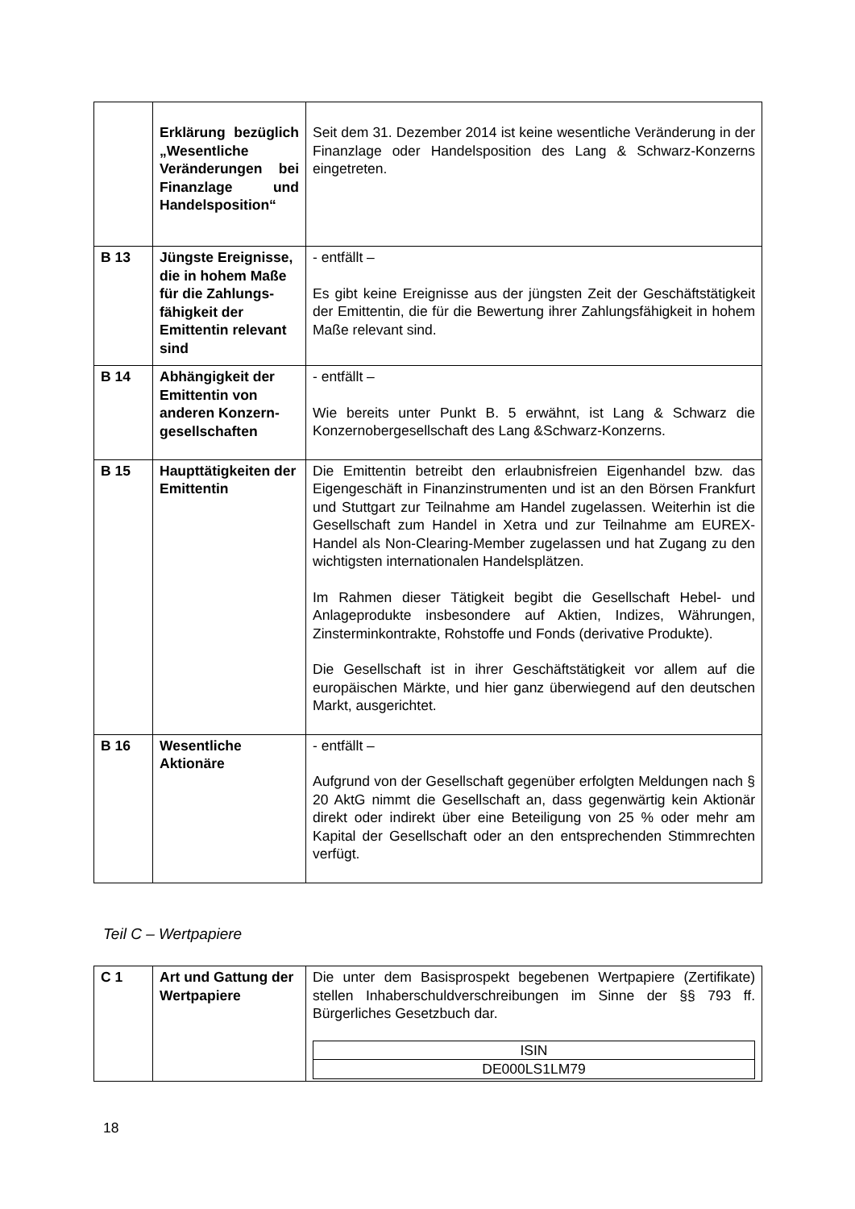| | Erklärung bezüglich „Wesentliche Veränderungen bei Finanzlage und Handels­position“ | Seit dem 31. Dezember 2014 ist keine wesentliche Veränderung in der Finanzlage oder Handelsposition des Lang & Schwarz-Konzerns eingetreten. |
| B 13 | Jüngste Ereignisse, die in hohem Maße für die Zahlungs­fähigkeit der Emittentin relevant sind | - entfällt – Es gibt keine Ereignisse aus der jüngsten Zeit der Geschäftstätigkeit der Emittentin, die für die Bewertung ihrer Zahlungsfähigkeit in hohem Maße relevant sind. |
| B 14 | Abhängigkeit der Emittentin von anderen Konzern­gesellschaften | - entfällt – Wie bereits unter Punkt B. 5 erwähnt, ist Lang & Schwarz die Konzernobergesellschaft des Lang &Schwarz-Konzerns. |
| B 15 | Haupttätigkeiten der Emittentin | Die Emittentin betreibt den erlaubnisfreien Eigenhandel bzw. das Eigengeschäft in Finanzinstrumenten und ist an den Börsen Frankfurt und Stuttgart zur Teilnahme am Handel zugelassen. Weiterhin ist die Gesellschaft zum Handel in Xetra und zur Teilnahme am EUREX-Handel als Non-Clearing-Member zugelassen und hat Zugang zu den wichtigsten internationalen Handelsplätzen. Im Rahmen dieser Tätigkeit begibt die Gesellschaft Hebel- und Anlageprodukte insbesondere auf Aktien, Indizes, Währungen, Zinsterminkontrakte, Rohstoffe und Fonds (derivative Produkte). Die Gesellschaft ist in ihrer Geschäftstätigkeit vor allem auf die europäischen Märkte, und hier ganz überwiegend auf den deutschen Markt, ausgerichtet. |
| B 16 | Wesentliche Aktionäre | - entfällt – Aufgrund von der Gesellschaft gegenüber erfolgten Meldungen nach § 20 AktG nimmt die Gesellschaft an, dass gegenwärtig kein Aktionär direkt oder indirekt über eine Beteiligung von 25 % oder mehr am Kapital der Gesellschaft oder an den entsprechenden Stimmrechten verfügt. |
Teil C – Wertpapiere
| C 1 | Art und Gattung der Wertpapiere | Die unter dem Basisprospekt begebenen Wertpapiere (Zertifikate) stellen Inhaberschuldverschreibungen im Sinne der §§ 793 ff. Bürgerliches Gesetzbuch dar. / ISIN / / DE000LS1LM79 / |
18